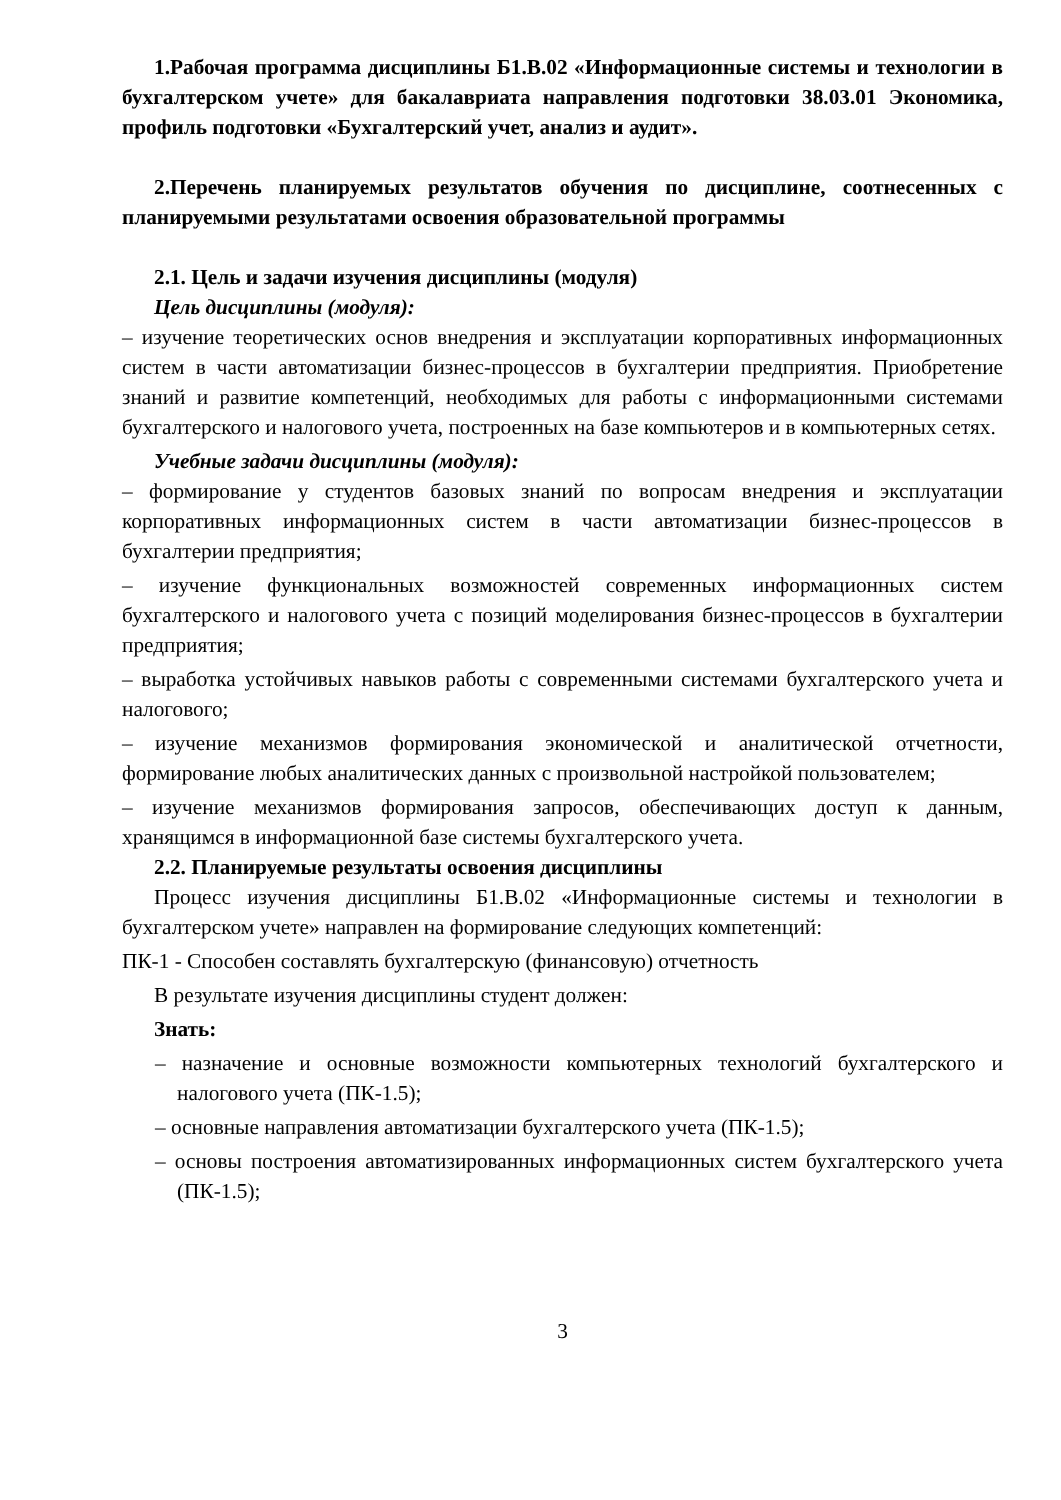1.Рабочая программа дисциплины Б1.В.02 «Информационные системы и технологии в бухгалтерском учете» для бакалавриата направления подготовки 38.03.01 Экономика, профиль подготовки «Бухгалтерский учет, анализ и аудит».
2.Перечень планируемых результатов обучения по дисциплине, соотнесенных с планируемыми результатами освоения образовательной программы
2.1. Цель и задачи изучения дисциплины (модуля)
Цель дисциплины (модуля):
– изучение теоретических основ внедрения и эксплуатации корпоративных информационных систем в части автоматизации бизнес-процессов в бухгалтерии предприятия. Приобретение знаний и развитие компетенций, необходимых для работы с информационными системами бухгалтерского и налогового учета, построенных на базе компьютеров и в компьютерных сетях.
Учебные задачи дисциплины (модуля):
– формирование у студентов базовых знаний по вопросам внедрения и эксплуатации корпоративных информационных систем в части автоматизации бизнес-процессов в бухгалтерии предприятия;
– изучение функциональных возможностей современных информационных систем бухгалтерского и налогового учета с позиций моделирования бизнес-процессов в бухгалтерии предприятия;
– выработка устойчивых навыков работы с современными системами бухгалтерского учета и налогового;
– изучение механизмов формирования экономической и аналитической отчетности, формирование любых аналитических данных с произвольной настройкой пользователем;
– изучение механизмов формирования запросов, обеспечивающих доступ к данным, хранящимся в информационной базе системы бухгалтерского учета.
2.2. Планируемые результаты освоения дисциплины
Процесс изучения дисциплины Б1.В.02 «Информационные системы и технологии в бухгалтерском учете» направлен на формирование следующих компетенций:
ПК-1 - Способен составлять бухгалтерскую (финансовую) отчетность
В результате изучения дисциплины студент должен:
Знать:
– назначение и основные возможности компьютерных технологий бухгалтерского и налогового учета (ПК-1.5);
– основные направления автоматизации бухгалтерского учета (ПК-1.5);
– основы построения автоматизированных информационных систем бухгалтерского учета (ПК-1.5);
3